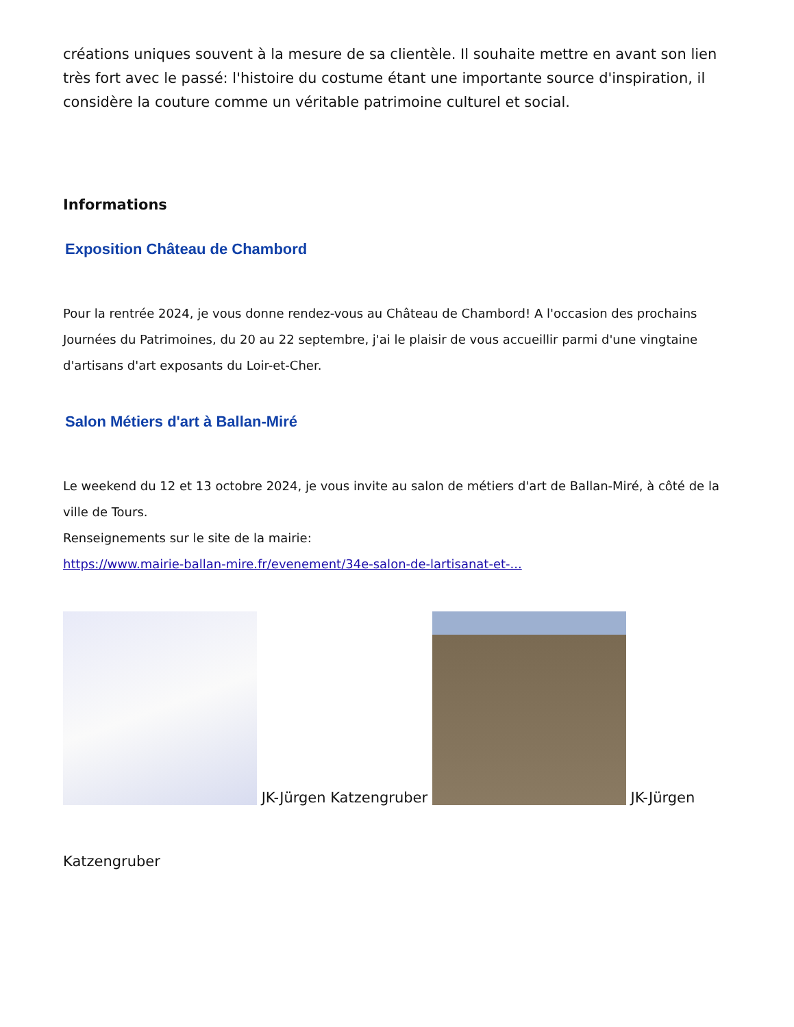créations uniques souvent à la mesure de sa clientèle. Il souhaite mettre en avant son lien très fort avec le passé: l'histoire du costume étant une importante source d'inspiration, il considère la couture comme un véritable patrimoine culturel et social.
Informations
Exposition Château de Chambord
Pour la rentrée 2024, je vous donne rendez-vous au Château de Chambord! A l'occasion des prochains Journées du Patrimoines, du 20 au 22 septembre, j'ai le plaisir de vous accueillir parmi d'une vingtaine d'artisans d'art exposants du Loir-et-Cher.
Salon Métiers d'art à Ballan-Miré
Le weekend du 12 et 13 octobre 2024, je vous invite au salon de métiers d'art de Ballan-Miré, à côté de la ville de Tours.
Renseignements sur le site de la mairie:
https://www.mairie-ballan-mire.fr/evenement/34e-salon-de-lartisanat-et-...
JK-Jürgen Katzengruber JK-Jürgen
Katzengruber